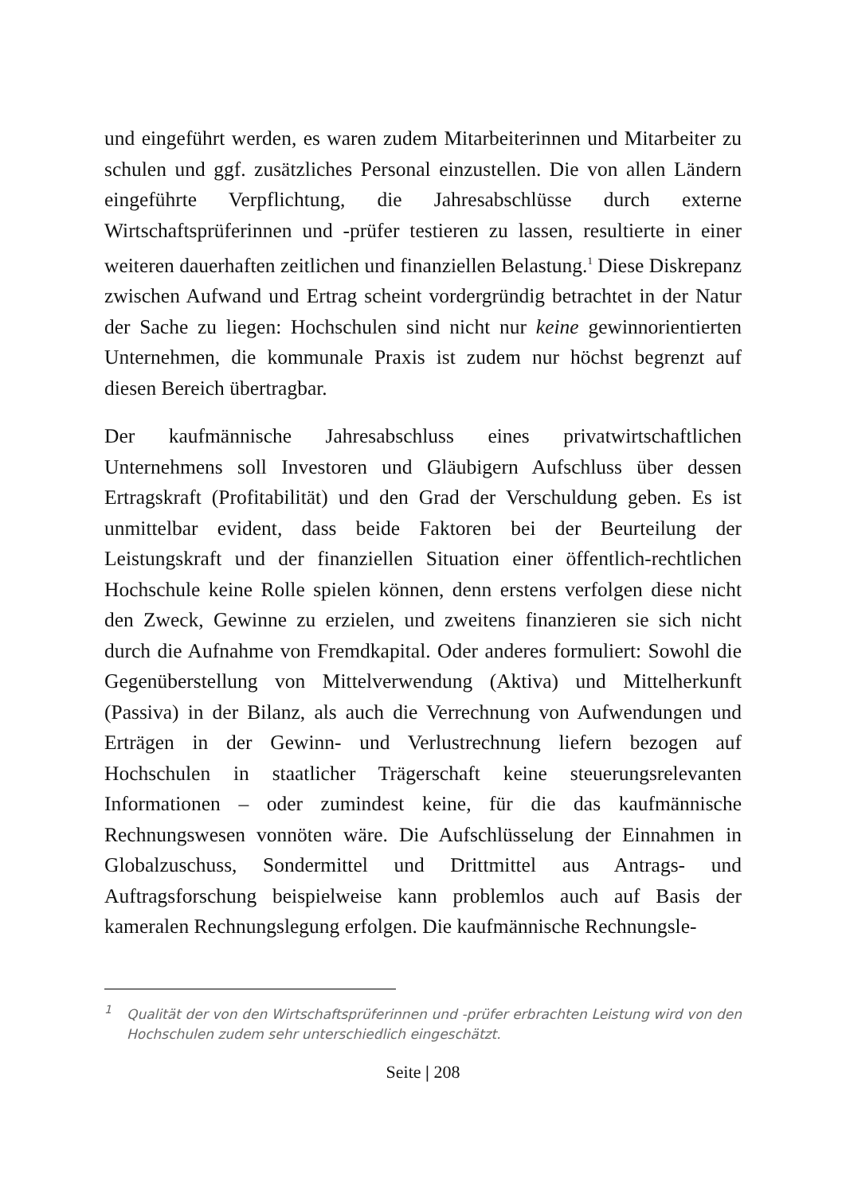und eingeführt werden, es waren zudem Mitarbeiterinnen und Mitarbeiter zu schulen und ggf. zusätzliches Personal einzustellen. Die von allen Ländern eingeführte Verpflichtung, die Jahresabschlüsse durch externe Wirtschaftsprüferinnen und -prüfer testieren zu lassen, resultierte in einer weiteren dauerhaften zeitlichen und finanziellen Belastung.<sup>1</sup> Diese Diskrepanz zwischen Aufwand und Ertrag scheint vordergründig betrachtet in der Natur der Sache zu liegen: Hochschulen sind nicht nur keine gewinnorientierten Unternehmen, die kommunale Praxis ist zudem nur höchst begrenzt auf diesen Bereich übertragbar.
Der kaufmännische Jahresabschluss eines privatwirtschaftlichen Unternehmens soll Investoren und Gläubigern Aufschluss über dessen Ertragskraft (Profitabilität) und den Grad der Verschuldung geben. Es ist unmittelbar evident, dass beide Faktoren bei der Beurteilung der Leistungskraft und der finanziellen Situation einer öffentlich-rechtlichen Hochschule keine Rolle spielen können, denn erstens verfolgen diese nicht den Zweck, Gewinne zu erzielen, und zweitens finanzieren sie sich nicht durch die Aufnahme von Fremdkapital. Oder anderes formuliert: Sowohl die Gegenüberstellung von Mittelverwendung (Aktiva) und Mittelherkunft (Passiva) in der Bilanz, als auch die Verrechnung von Aufwendungen und Erträgen in der Gewinn- und Verlustrechnung liefern bezogen auf Hochschulen in staatlicher Trägerschaft keine steuerungsrelevanten Informationen – oder zumindest keine, für die das kaufmännische Rechnungswesen vonnöten wäre. Die Aufschlüsselung der Einnahmen in Globalzuschuss, Sondermittel und Drittmittel aus Antrags- und Auftragsforschung beispielweise kann problemlos auch auf Basis der kameralen Rechnungslegung erfolgen. Die kaufmännische Rechnungsle-
<sup>1</sup> Qualität der von den Wirtschaftsprüferinnen und -prüfer erbrachten Leistung wird von den Hochschulen zudem sehr unterschiedlich eingeschätzt.
Seite | 208